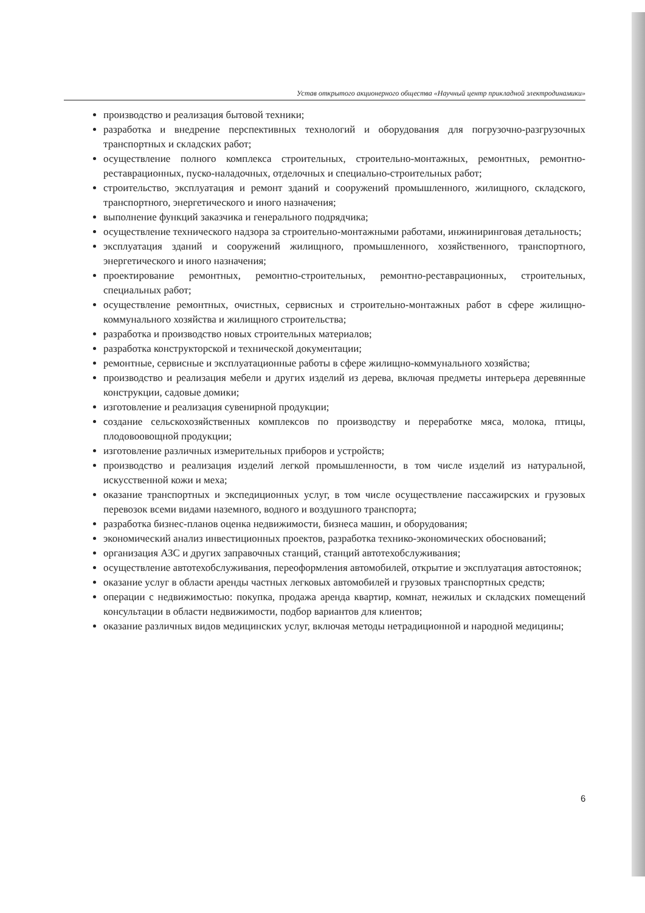Устав открытого акционерного общества «Научный центр прикладной электродинамики»
производство и реализация бытовой техники;
разработка и внедрение перспективных технологий и оборудования для погрузочно-разгрузочных транспортных и складских работ;
осуществление полного комплекса строительных, строительно-монтажных, ремонтных, ремонтно-реставрационных, пуско-наладочных, отделочных и специально-строительных работ;
строительство, эксплуатация и ремонт зданий и сооружений промышленного, жилищного, складского, транспортного, энергетического и иного назначения;
выполнение функций заказчика и генерального подрядчика;
осуществление технического надзора за строительно-монтажными работами, инжиниринговая детальность;
эксплуатация зданий и сооружений жилищного, промышленного, хозяйственного, транспортного, энергетического и иного назначения;
проектирование ремонтных, ремонтно-строительных, ремонтно-реставрационных, строительных, специальных работ;
осуществление ремонтных, очистных, сервисных и строительно-монтажных работ в сфере жилищно-коммунального хозяйства и жилищного строительства;
разработка и производство новых строительных материалов;
разработка конструкторской и технической документации;
ремонтные, сервисные и эксплуатационные работы в сфере жилищно-коммунального хозяйства;
производство и реализация мебели и других изделий из дерева, включая предметы интерьера деревянные конструкции, садовые домики;
изготовление и реализация сувенирной продукции;
создание сельскохозяйственных комплексов по производству и переработке мяса, молока, птицы, плодовоовощной продукции;
изготовление различных измерительных приборов и устройств;
производство и реализация изделий легкой промышленности, в том числе изделий из натуральной, искусственной кожи и меха;
оказание транспортных и экспедиционных услуг, в том числе осуществление пассажирских и грузовых перевозок всеми видами наземного, водного и воздушного транспорта;
разработка бизнес-планов оценка недвижимости, бизнеса машин, и оборудования;
экономический анализ инвестиционных проектов, разработка технико-экономических обоснований;
организация АЗС и других заправочных станций, станций автотехобслуживания;
осуществление автотехобслуживания, переоформления автомобилей, открытие и эксплуатация автостоянок;
оказание услуг в области аренды частных легковых автомобилей и грузовых транспортных средств;
операции с недвижимостью: покупка, продажа аренда квартир, комнат, нежилых и складских помещений консультации в области недвижимости, подбор вариантов для клиентов;
оказание различных видов медицинских услуг, включая методы нетрадиционной и народной медицины;
6